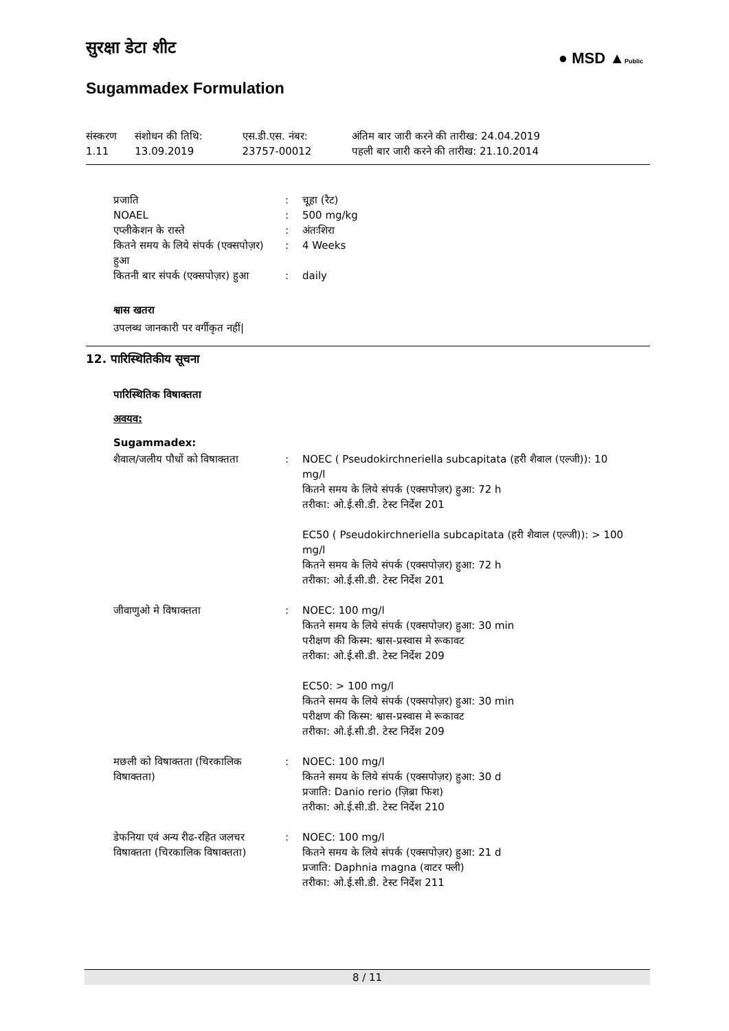● MSD ▲Public
सुरक्षा डेटा शीट
Sugammadex Formulation
| संस्करण 1.11 | संशोधन की तिथि: 13.09.2019 | एस.डी.एस. नंबर: 23757-00012 | अंतिम बार जारी करने की तारीख: 24.04.2019 पहली बार जारी करने की तारीख: 21.10.2014 |
| प्रजाति | : | चूहा (रैट) |
| NOAEL | : | 500 mg/kg |
| एप्लीकेशन के रास्ते | : | अंतःशिरा |
| कितने समय के लिये संपर्क (एक्सपोज़र) हुआ | : | 4 Weeks |
| कितनी बार संपर्क (एक्सपोज़र) हुआ | : | daily |
श्वास खतरा
उपलब्ध जानकारी पर वर्गीकृत नहीं|
12. पारिस्थितिकीय सूचना
पारिस्थितिक विषाक्तता
अवयव:
Sugammadex:
| शैवाल/जलीय पौधों को विषाक्तता | : | NOEC ( Pseudokirchneriella subcapitata (हरी शैवाल (एल्जी)): 10 mg/l कितने समय के लिये संपर्क (एक्सपोज़र) हुआ: 72 h तरीका: ओ.ई.सी.डी. टेस्ट निर्देश 201 EC50 ( Pseudokirchneriella subcapitata (हरी शैवाल (एल्जी)): > 100 mg/l कितने समय के लिये संपर्क (एक्सपोज़र) हुआ: 72 h तरीका: ओ.ई.सी.डी. टेस्ट निर्देश 201 |
| जीवाणुओ मे विषाक्तता | : | NOEC: 100 mg/l कितने समय के लिये संपर्क (एक्सपोज़र) हुआ: 30 min परीक्षण की किस्म: श्वास-प्रस्वास मे रूकावट तरीका: ओ.ई.सी.डी. टेस्ट निर्देश 209 EC50: > 100 mg/l कितने समय के लिये संपर्क (एक्सपोज़र) हुआ: 30 min परीक्षण की किस्म: श्वास-प्रस्वास मे रूकावट तरीका: ओ.ई.सी.डी. टेस्ट निर्देश 209 |
| मछली को विषाक्तता (चिरकालिक विषाक्तता) | : | NOEC: 100 mg/l कितने समय के लिये संपर्क (एक्सपोज़र) हुआ: 30 d प्रजाति: Danio rerio (ज़िब्रा फिश) तरीका: ओ.ई.सी.डी. टेस्ट निर्देश 210 |
| डेफनिया एवं अन्य रीढ-रहित जलचर विषाक्तता (चिरकालिक विषाक्तता) | : | NOEC: 100 mg/l कितने समय के लिये संपर्क (एक्सपोज़र) हुआ: 21 d प्रजाति: Daphnia magna (वाटर फ्ली) तरीका: ओ.ई.सी.डी. टेस्ट निर्देश 211 |
8 / 11